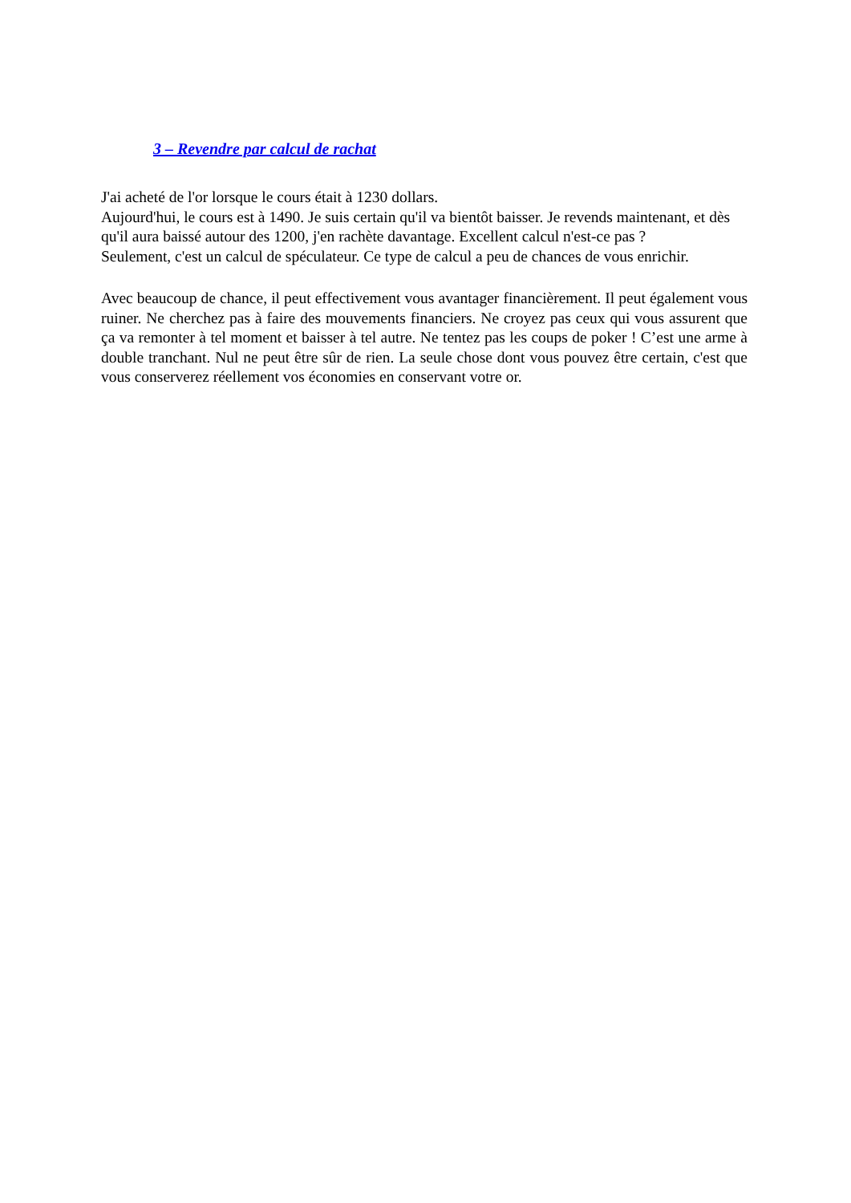3 – Revendre par calcul de rachat
J'ai acheté de l'or lorsque le cours était à 1230 dollars.
Aujourd'hui, le cours est à 1490. Je suis certain qu'il va bientôt baisser. Je revends maintenant, et dès qu'il aura baissé autour des 1200, j'en rachète davantage. Excellent calcul n'est-ce pas ?
Seulement, c'est un calcul de spéculateur. Ce type de calcul a peu de chances de vous enrichir.
Avec beaucoup de chance, il peut effectivement vous avantager financièrement. Il peut également vous ruiner. Ne cherchez pas à faire des mouvements financiers. Ne croyez pas ceux qui vous assurent que ça va remonter à tel moment et baisser à tel autre. Ne tentez pas les coups de poker ! C’est une arme à double tranchant. Nul ne peut être sûr de rien. La seule chose dont vous pouvez être certain, c'est que vous conserverez réellement vos économies en conservant votre or.